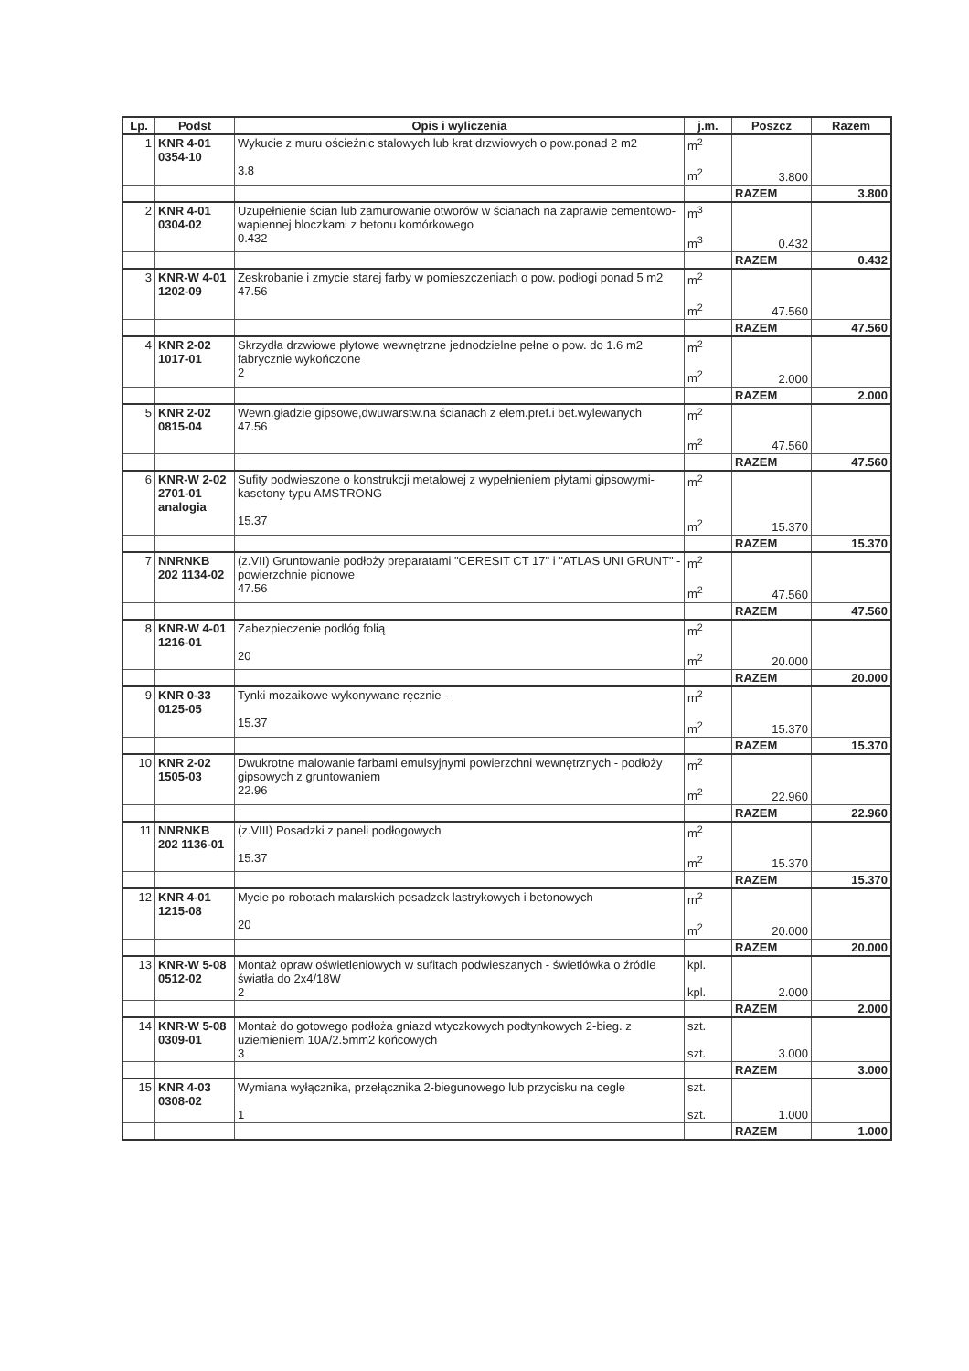| Lp. | Podst | Opis i wyliczenia | j.m. | Poszcz | Razem |
| --- | --- | --- | --- | --- | --- |
| 1 | KNR 4-01 0354-10 | Wykucie z muru ościeżnic stalowych lub krat drzwiowych o pow.ponad 2 m2 3.8 | m<sup>2</sup> m<sup>2</sup> | 3.800 | |
| | | | | RAZEM | 3.800 |
| 2 | KNR 4-01 0304-02 | Uzupełnienie ścian lub zamurowanie otworów w ścianach na zaprawie cementowo-wapiennej bloczkami z betonu komórkowego 0.432 | m<sup>3</sup> m<sup>3</sup> | 0.432 | |
| | | | | RAZEM | 0.432 |
| 3 | KNR-W 4-01 1202-09 | Zeskrobanie i zmycie starej farby w pomieszczeniach o pow. podłogi ponad 5 m2 47.56 | m<sup>2</sup> m<sup>2</sup> | 47.560 | |
| | | | | RAZEM | 47.560 |
| 4 | KNR 2-02 1017-01 | Skrzydła drzwiowe płytowe wewnętrzne jednodzielne pełne o pow. do 1.6 m2 fabrycznie wykończone 2 | m<sup>2</sup> m<sup>2</sup> | 2.000 | |
| | | | | RAZEM | 2.000 |
| 5 | KNR 2-02 0815-04 | Wewn.gładzie gipsowe,dwuwarstw.na ścianach z elem.pref.i bet.wylewanych 47.56 | m<sup>2</sup> m<sup>2</sup> | 47.560 | |
| | | | | RAZEM | 47.560 |
| 6 | KNR-W 2-02 2701-01 analogia | Sufity podwieszone o konstrukcji metalowej z wypełnieniem płytami gipsowymi-kasetony typu AMSTRONG 15.37 | m<sup>2</sup> m<sup>2</sup> | 15.370 | |
| | | | | RAZEM | 15.370 |
| 7 | NNRNKB 202 1134-02 | (z.VII) Gruntowanie podłoży preparatami "CERESIT CT 17" i "ATLAS UNI GRUNT" - powierzchnie pionowe 47.56 | m<sup>2</sup> m<sup>2</sup> | 47.560 | |
| | | | | RAZEM | 47.560 |
| 8 | KNR-W 4-01 1216-01 | Zabezpieczenie podłóg folią 20 | m<sup>2</sup> m<sup>2</sup> | 20.000 | |
| | | | | RAZEM | 20.000 |
| 9 | KNR 0-33 0125-05 | Tynki mozaikowe wykonywane ręcznie - 15.37 | m<sup>2</sup> m<sup>2</sup> | 15.370 | |
| | | | | RAZEM | 15.370 |
| 10 | KNR 2-02 1505-03 | Dwukrotne malowanie farbami emulsyjnymi powierzchni wewnętrznych - podłoży gipsowych z gruntowaniem 22.96 | m<sup>2</sup> m<sup>2</sup> | 22.960 | |
| | | | | RAZEM | 22.960 |
| 11 | NNRNKB 202 1136-01 | (z.VIII) Posadzki z paneli podłogowych 15.37 | m<sup>2</sup> m<sup>2</sup> | 15.370 | |
| | | | | RAZEM | 15.370 |
| 12 | KNR 4-01 1215-08 | Mycie po robotach malarskich posadzek lastrykowych i betonowych 20 | m<sup>2</sup> m<sup>2</sup> | 20.000 | |
| | | | | RAZEM | 20.000 |
| 13 | KNR-W 5-08 0512-02 | Montaż opraw oświetleniowych w sufitach podwieszanych - świetlówka o źródle światła do 2x4/18W 2 | kpl. kpl. | 2.000 | |
| | | | | RAZEM | 2.000 |
| 14 | KNR-W 5-08 0309-01 | Montaż do gotowego podłoża gniazd wtyczkowych podtynkowych 2-bieg. z uziemieniem 10A/2.5mm2 końcowych 3 | szt. szt. | 3.000 | |
| | | | | RAZEM | 3.000 |
| 15 | KNR 4-03 0308-02 | Wymiana wyłącznika, przełącznika 2-biegunowego lub przycisku na cegle 1 | szt. szt. | 1.000 | |
| | | | | RAZEM | 1.000 |